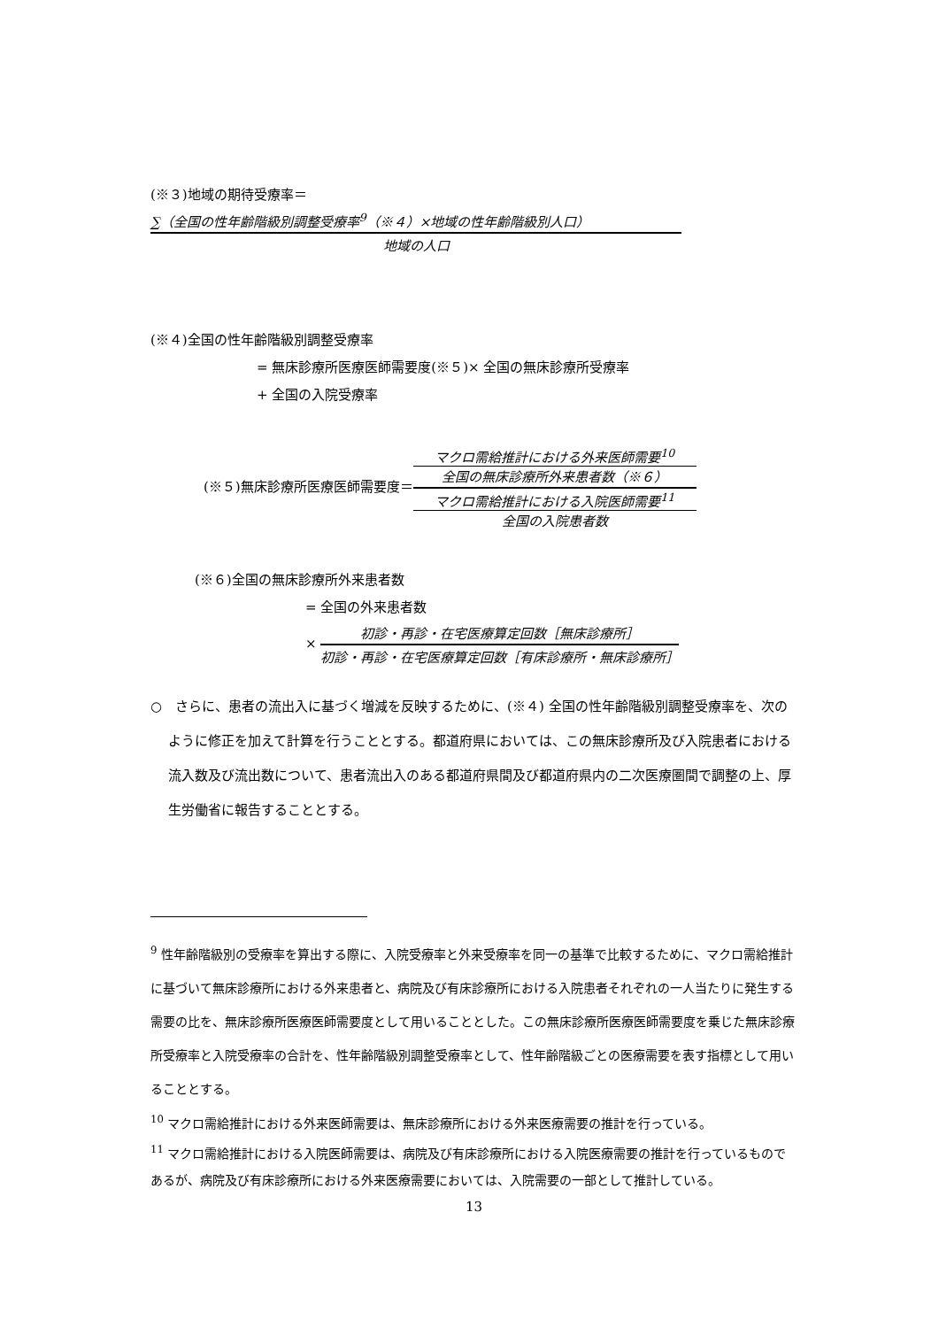(※３)地域の期待受療率＝
∑（全国の性年齢階級別調整受療率<sup>9</sup>（※４）×地域の性年齢階級別人口）
地域の人口
(※４)全国の性年齢階級別調整受療率
= 無床診療所医療医師需要度(※５)× 全国の無床診療所受療率
+ 全国の入院受療率
(※５)無床診療所医療医師需要度＝
マクロ需給推計における外来医師需要<sup>10</sup>
全国の無床診療所外来患者数（※６）
マクロ需給推計における入院医師需要<sup>11</sup>
全国の入院患者数
(※６)全国の無床診療所外来患者数
= 全国の外来患者数
×
初診・再診・在宅医療算定回数［無床診療所］
初診・再診・在宅医療算定回数［有床診療所・無床診療所］
○　さらに、患者の流出入に基づく増減を反映するために、(※４) 全国の性年齢階級別調整受療率を、次のように修正を加えて計算を行うこととする。都道府県においては、この無床診療所及び入院患者における流入数及び流出数について、患者流出入のある都道府県間及び都道府県内の二次医療圏間で調整の上、厚生労働省に報告することとする。
<sup>9</sup> 性年齢階級別の受療率を算出する際に、入院受療率と外来受療率を同一の基準で比較するために、マクロ需給推計に基づいて無床診療所における外来患者と、病院及び有床診療所における入院患者それぞれの一人当たりに発生する需要の比を、無床診療所医療医師需要度として用いることとした。この無床診療所医療医師需要度を乗じた無床診療所受療率と入院受療率の合計を、性年齢階級別調整受療率として、性年齢階級ごとの医療需要を表す指標として用いることとする。
<sup>10</sup> マクロ需給推計における外来医師需要は、無床診療所における外来医療需要の推計を行っている。
<sup>11</sup> マクロ需給推計における入院医師需要は、病院及び有床診療所における入院医療需要の推計を行っているものであるが、病院及び有床診療所における外来医療需要においては、入院需要の一部として推計している。
13